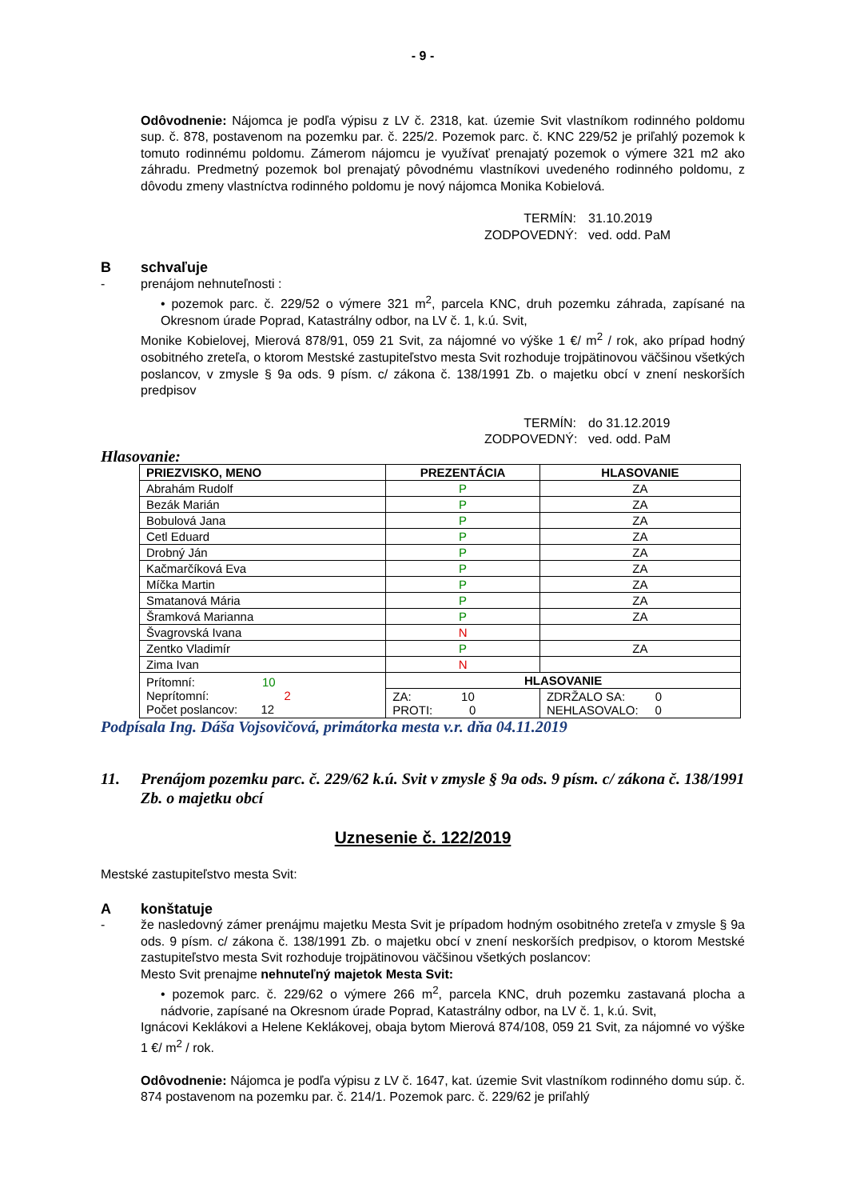- 9 -
Odôvodnenie: Nájomca je podľa výpisu z LV č. 2318, kat. územie Svit vlastníkom rodinného poldomu sup. č. 878, postavenom na pozemku par. č. 225/2. Pozemok parc. č. KNC 229/52 je priľahlý pozemok k tomuto rodinnému poldomu. Zámerom nájomcu je využívať prenajatý pozemok o výmere 321 m2 ako záhradu. Predmetný pozemok bol prenajatý pôvodnému vlastníkovi uvedeného rodinného poldomu, z dôvodu zmeny vlastníctva rodinného poldomu je nový nájomca Monika Kobielová.
TERMÍN: 31.10.2019 ZODPOVEDNÝ: ved. odd. PaM
Bschvaľuje
- prenájom nehnuteľnosti :
• pozemok parc. č. 229/52 o výmere 321 m<sup>2</sup>, parcela KNC, druh pozemku záhrada, zapísané na Okresnom úrade Poprad, Katastrálny odbor, na LV č. 1, k.ú. Svit,
Monike Kobielovej, Mierová 878/91, 059 21 Svit, za nájomné vo výške 1 €/ m<sup>2</sup> / rok, ako prípad hodný osobitného zreteľa, o ktorom Mestské zastupiteľstvo mesta Svit rozhoduje trojpätinovou väčšinou všetkých poslancov, v zmysle § 9a ods. 9 písm. c/ zákona č. 138/1991 Zb. o majetku obcí v znení neskorších predpisov
TERMÍN: do 31.12.2019 ZODPOVEDNÝ: ved. odd. PaM
Hlasovanie:
| PRIEZVISKO, MENO | PREZENTÁCIA | HLASOVANIE | |
| --- | --- | --- | --- |
| Abrahám Rudolf | P | ZA | |
| Bezák Marián | P | ZA | |
| Bobulová Jana | P | ZA | |
| Cetl Eduard | P | ZA | |
| Drobný Ján | P | ZA | |
| Kačmarčíková Eva | P | ZA | |
| Míčka Martin | P | ZA | |
| Smatanová Mária | P | ZA | |
| Šramková Marianna | P | ZA | |
| Švagrovská Ivana | N | | |
| Zentko Vladimír | P | ZA | |
| Zima Ivan | N | | |
| Prítomní: 10 Neprítomní: 2 Počet poslancov: 12 | HLASOVANIE | | |
| | ZA: 10 PROTI: 0 | | ZDRŽALO SA: 0 NEHLASOVALO: 0 |
Podpísala Ing. Dáša Vojsovičová, primátorka mesta v.r. dňa 04.11.2019
11. Prenájom pozemku parc. č. 229/62 k.ú. Svit v zmysle § 9a ods. 9 písm. c/ zákona č. 138/1991 Zb. o majetku obcí
Uznesenie č. 122/2019
Mestské zastupiteľstvo mesta Svit:
Akonštatuje
- že nasledovný zámer prenájmu majetku Mesta Svit je prípadom hodným osobitného zreteľa v zmysle § 9a ods. 9 písm. c/ zákona č. 138/1991 Zb. o majetku obcí v znení neskorších predpisov, o ktorom Mestské zastupiteľstvo mesta Svit rozhoduje trojpätinovou väčšinou všetkých poslancov:
Mesto Svit prenajme nehnuteľný majetok Mesta Svit:
• pozemok parc. č. 229/62 o výmere 266 m<sup>2</sup>, parcela KNC, druh pozemku zastavaná plocha a nádvorie, zapísané na Okresnom úrade Poprad, Katastrálny odbor, na LV č. 1, k.ú. Svit,
Ignácovi Keklákovi a Helene Keklákovej, obaja bytom Mierová 874/108, 059 21 Svit, za nájomné vo výške 1 €/ m<sup>2</sup> / rok.
Odôvodnenie: Nájomca je podľa výpisu z LV č. 1647, kat. územie Svit vlastníkom rodinného domu súp. č. 874 postavenom na pozemku par. č. 214/1. Pozemok parc. č. 229/62 je priľahlý